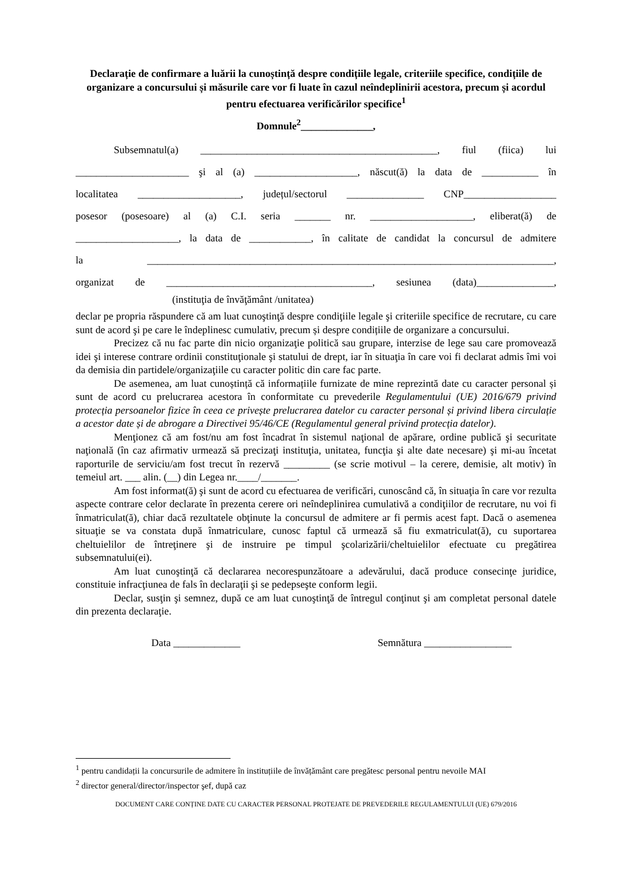Declarație de confirmare a luării la cunoștință despre condițiile legale, criteriile specifice, condițiile de organizare a concursului și măsurile care vor fi luate în cazul neîndeplinirii acestora, precum și acordul pentru efectuarea verificărilor specifice<sup>1</sup>
Domnule<sup>2</sup>______________,
Subsemnatul(a) ______________________________________________, fiul (fiica) lui
______________________ şi al (a) ____________________, născut(ă) la data de ___________ în
localitatea ____________________, județul/sectorul _______________ CNP__________________
posesor (posesoare) al (a) C.I. seria _______ nr. ____________________, eliberat(ă) de
____________________, la data de ____________, în calitate de candidat la concursul de admitere
la _______________________________________________________________________________,
organizat de ________________________________________, sesiunea (data)_______________,
(instituţia de învăţământ /unitatea)
declar pe propria răspundere că am luat cunoştinţă despre condiţiile legale şi criteriile specifice de recrutare, cu care sunt de acord şi pe care le îndeplinesc cumulativ, precum și despre condițiile de organizare a concursului.
Precizez că nu fac parte din nicio organizaţie politică sau grupare, interzise de lege sau care promovează idei şi interese contrare ordinii constituţionale şi statului de drept, iar în situaţia în care voi fi declarat admis îmi voi da demisia din partidele/organizaţiile cu caracter politic din care fac parte.
De asemenea, am luat cunoștință că informațiile furnizate de mine reprezintă date cu caracter personal și sunt de acord cu prelucrarea acestora în conformitate cu prevederile Regulamentului (UE) 2016/679 privind protecția persoanelor fizice în ceea ce privește prelucrarea datelor cu caracter personal și privind libera circulație a acestor date și de abrogare a Directivei 95/46/CE (Regulamentul general privind protecția datelor).
Menţionez că am fost/nu am fost încadrat în sistemul naţional de apărare, ordine publică şi securitate naţională (în caz afirmativ urmează să precizaţi instituţia, unitatea, funcţia şi alte date necesare) şi mi-au încetat raporturile de serviciu/am fost trecut în rezervă _________ (se scrie motivul – la cerere, demisie, alt motiv) în temeiul art. ___ alin. (__) din Legea nr.____/_______.
Am fost informat(ă) şi sunt de acord cu efectuarea de verificări, cunoscând că, în situaţia în care vor rezulta aspecte contrare celor declarate în prezenta cerere ori neîndeplinirea cumulativă a condiţiilor de recrutare, nu voi fi înmatriculat(ă), chiar dacă rezultatele obţinute la concursul de admitere ar fi permis acest fapt. Dacă o asemenea situaţie se va constata după înmatriculare, cunosc faptul că urmează să fiu exmatriculat(ă), cu suportarea cheltuielilor de întreţinere şi de instruire pe timpul şcolarizării/cheltuielilor efectuate cu pregătirea subsemnatului(ei).
Am luat cunoştinţă că declararea necorespunzătoare a adevărului, dacă produce consecinţe juridice, constituie infracţiunea de fals în declaraţii şi se pedepseşte conform legii.
Declar, susţin şi semnez, după ce am luat cunoştinţă de întregul conţinut şi am completat personal datele din prezenta declaraţie.
Data _____________ Semnătura _________________
<sup>1</sup> pentru candidații la concursurile de admitere în instituțiile de învățământ care pregătesc personal pentru nevoile MAI
<sup>2</sup> director general/director/inspector şef, după caz
DOCUMENT CARE CONȚINE DATE CU CARACTER PERSONAL PROTEJATE DE PREVEDERILE REGULAMENTULUI (UE) 679/2016